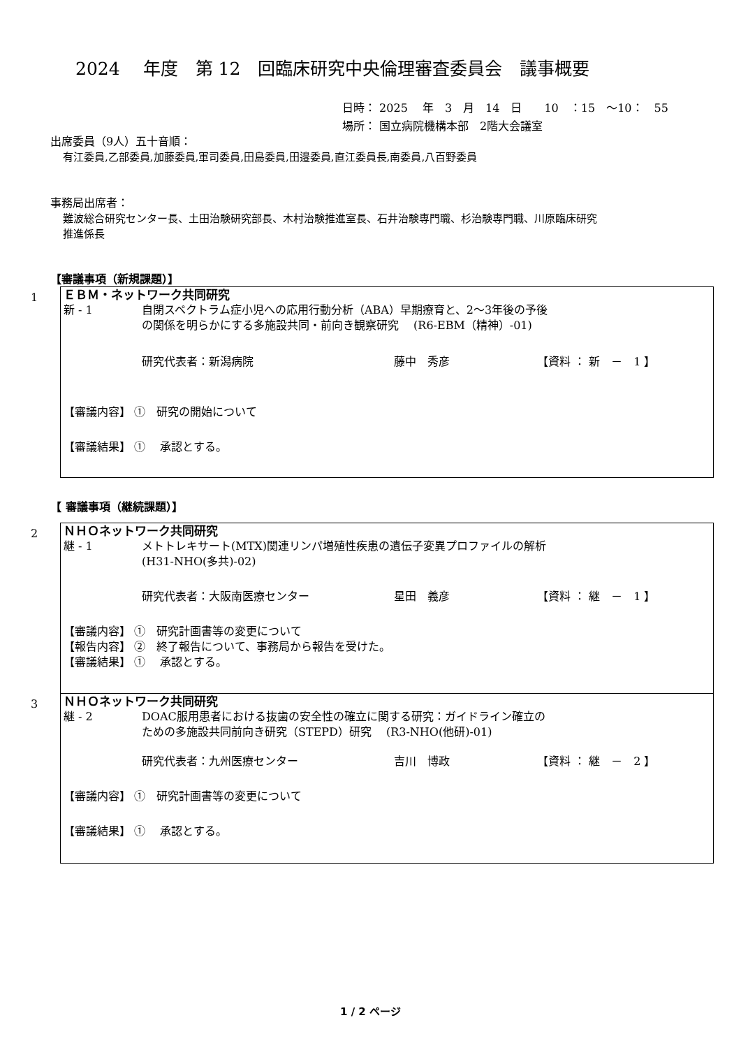2024　 年度　第 12　回臨床研究中央倫理審査委員会　議事概要
日時： 2025　 年　3　月　14　日　　10　：15　～10：　55
場所： 国立病院機構本部　2階大会議室
出席委員（9人）五十音順：
有江委員,乙部委員,加藤委員,軍司委員,田島委員,田邉委員,直江委員長,南委員,八百野委員
事務局出席者：
難波総合研究センター長、土田治験研究部長、木村治験推進室長、石井治験専門職、杉治験専門職、川原臨床研究
推進係長
【審議事項（新規課題）】
1
ＥＢＭ・ネットワーク共同研究
新 - 1 自閉スペクトラム症小児への応用行動分析（ABA）早期療育と、2～3年後の予後
の関係を明らかにする多施設共同・前向き観察研究　 (R6-EBM（精神）-01)
研究代表者： 新潟病院 藤中　秀彦 【資料 ： 新　－　1 】
【審議内容】 ①　研究の開始について
【審議結果】 ①　 承認とする。
【 審議事項（継続課題）】
2
ＮＨＯネットワーク共同研究
継 - 1 メトトレキサート(MTX)関連リンパ増殖性疾患の遺伝子変異プロファイルの解析
(H31-NHO(多共)-02)
研究代表者： 大阪南医療センター 星田　義彦 【資料 ： 継　－　1 】
【審議内容】 ①　研究計画書等の変更について
【報告内容】 ②　終了報告について、事務局から報告を受けた。
【審議結果】 ①　 承認とする。
3
ＮＨＯネットワーク共同研究
継 - 2 DOAC服用患者における抜歯の安全性の確立に関する研究：ガイドライン確立の
ための多施設共同前向き研究（STEPD）研究　 (R3-NHO(他研)-01)
研究代表者： 九州医療センター 吉川　博政 【資料 ： 継　－　2 】
【審議内容】 ①　研究計画書等の変更について
【審議結果】 ①　 承認とする。
1 / 2 ページ